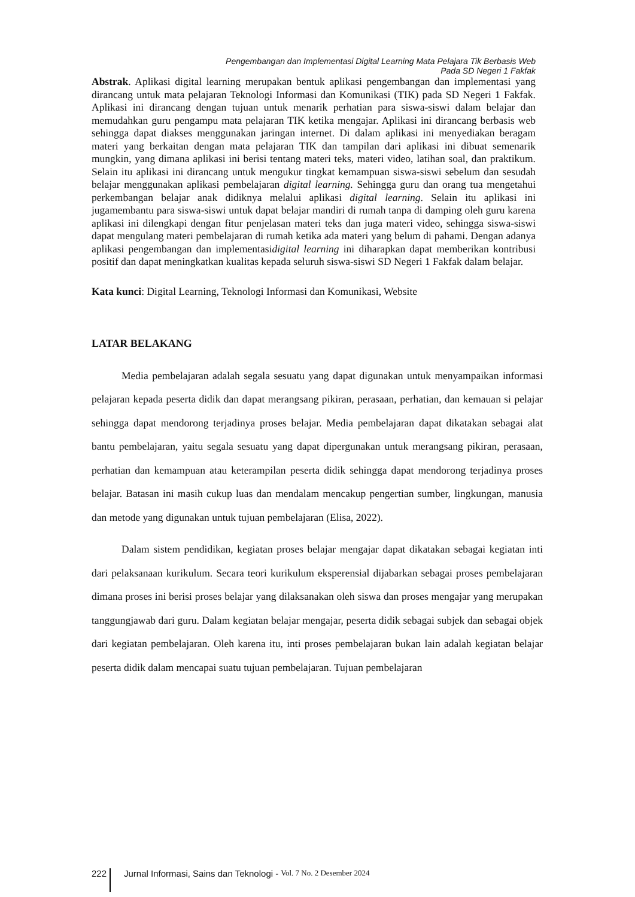Pengembangan dan Implementasi Digital Learning Mata Pelajara Tik Berbasis Web
Pada SD Negeri 1 Fakfak
Abstrak. Aplikasi digital learning merupakan bentuk aplikasi pengembangan dan implementasi yang dirancang untuk mata pelajaran Teknologi Informasi dan Komunikasi (TIK) pada SD Negeri 1 Fakfak. Aplikasi ini dirancang dengan tujuan untuk menarik perhatian para siswa-siswi dalam belajar dan memudahkan guru pengampu mata pelajaran TIK ketika mengajar. Aplikasi ini dirancang berbasis web sehingga dapat diakses menggunakan jaringan internet. Di dalam aplikasi ini menyediakan beragam materi yang berkaitan dengan mata pelajaran TIK dan tampilan dari aplikasi ini dibuat semenarik mungkin, yang dimana aplikasi ini berisi tentang materi teks, materi video, latihan soal, dan praktikum. Selain itu aplikasi ini dirancang untuk mengukur tingkat kemampuan siswa-siswi sebelum dan sesudah belajar menggunakan aplikasi pembelajaran digital learning. Sehingga guru dan orang tua mengetahui perkembangan belajar anak didiknya melalui aplikasi digital learning. Selain itu aplikasi ini jugamembantu para siswa-siswi untuk dapat belajar mandiri di rumah tanpa di damping oleh guru karena aplikasi ini dilengkapi dengan fitur penjelasan materi teks dan juga materi video, sehingga siswa-siswi dapat mengulang materi pembelajaran di rumah ketika ada materi yang belum di pahami. Dengan adanya aplikasi pengembangan dan implementasidigital learning ini diharapkan dapat memberikan kontribusi positif dan dapat meningkatkan kualitas kepada seluruh siswa-siswi SD Negeri 1 Fakfak dalam belajar.
Kata kunci: Digital Learning, Teknologi Informasi dan Komunikasi, Website
LATAR BELAKANG
Media pembelajaran adalah segala sesuatu yang dapat digunakan untuk menyampaikan informasi pelajaran kepada peserta didik dan dapat merangsang pikiran, perasaan, perhatian, dan kemauan si pelajar sehingga dapat mendorong terjadinya proses belajar. Media pembelajaran dapat dikatakan sebagai alat bantu pembelajaran, yaitu segala sesuatu yang dapat dipergunakan untuk merangsang pikiran, perasaan, perhatian dan kemampuan atau keterampilan peserta didik sehingga dapat mendorong terjadinya proses belajar. Batasan ini masih cukup luas dan mendalam mencakup pengertian sumber, lingkungan, manusia dan metode yang digunakan untuk tujuan pembelajaran (Elisa, 2022).
Dalam sistem pendidikan, kegiatan proses belajar mengajar dapat dikatakan sebagai kegiatan inti dari pelaksanaan kurikulum. Secara teori kurikulum eksperensial dijabarkan sebagai proses pembelajaran dimana proses ini berisi proses belajar yang dilaksanakan oleh siswa dan proses mengajar yang merupakan tanggungjawab dari guru. Dalam kegiatan belajar mengajar, peserta didik sebagai subjek dan sebagai objek dari kegiatan pembelajaran. Oleh karena itu, inti proses pembelajaran bukan lain adalah kegiatan belajar peserta didik dalam mencapai suatu tujuan pembelajaran. Tujuan pembelajaran
222 Jurnal Informasi, Sains dan Teknologi - Vol. 7 No. 2 Desember 2024